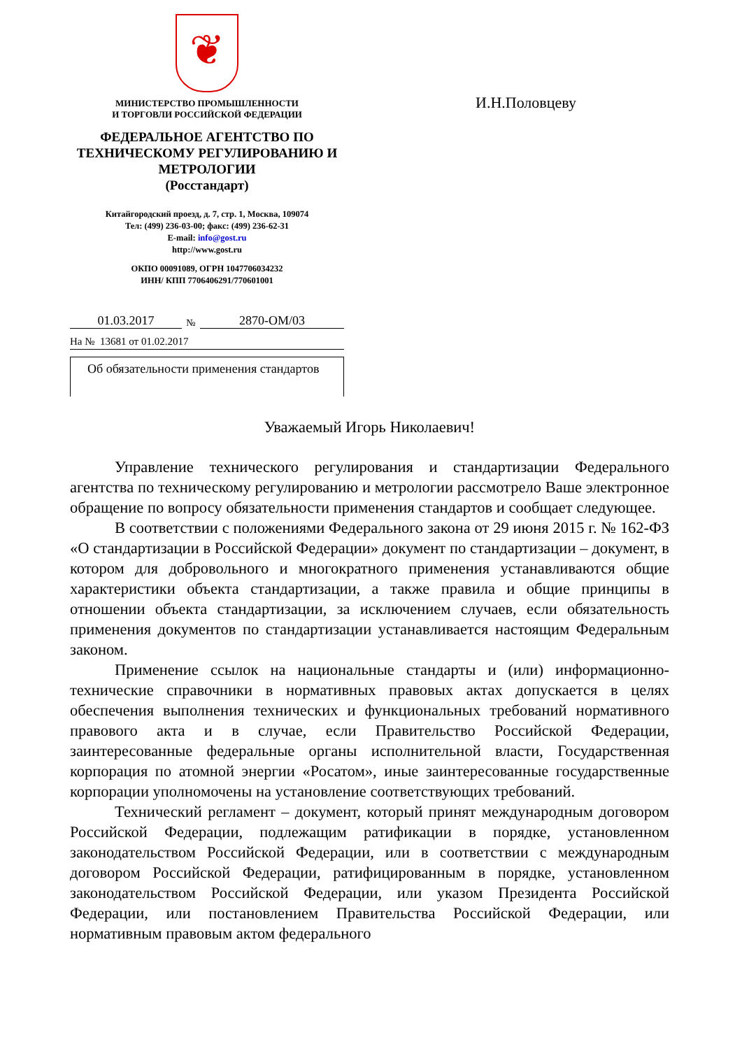❦
МИНИСТЕРСТВО ПРОМЫШЛЕННОСТИ
И ТОРГОВЛИ РОССИЙСКОЙ ФЕДЕРАЦИИ
ФЕДЕРАЛЬНОЕ АГЕНТСТВО ПО ТЕХНИЧЕСКОМУ РЕГУЛИРОВАНИЮ И МЕТРОЛОГИИ
(Росстандарт)
Китайгородский проезд, д. 7, стр. 1, Москва, 109074
Тел: (499) 236-03-00; факс: (499) 236-62-31
E-mail: info@gost.ru
http://www.gost.ru
ОКПО 00091089, ОГРН 1047706034232
ИНН/ КПП 7706406291/770601001
01.03.2017 № 2870-ОМ/03
На № 13681 от 01.02.2017
Об обязательности применения стандартов
И.Н.Половцеву
Уважаемый Игорь Николаевич!
Управление технического регулирования и стандартизации Федерального агентства по техническому регулированию и метрологии рассмотрело Ваше электронное обращение по вопросу обязательности применения стандартов и сообщает следующее.
В соответствии с положениями Федерального закона от 29 июня 2015 г. № 162-ФЗ «О стандартизации в Российской Федерации» документ по стандартизации – документ, в котором для добровольного и многократного применения устанавливаются общие характеристики объекта стандартизации, а также правила и общие принципы в отношении объекта стандартизации, за исключением случаев, если обязательность применения документов по стандартизации устанавливается настоящим Федеральным законом.
Применение ссылок на национальные стандарты и (или) информационно-технические справочники в нормативных правовых актах допускается в целях обеспечения выполнения технических и функциональных требований нормативного правового акта и в случае, если Правительство Российской Федерации, заинтересованные федеральные органы исполнительной власти, Государственная корпорация по атомной энергии «Росатом», иные заинтересованные государственные корпорации уполномочены на установление соответствующих требований.
Технический регламент – документ, который принят международным договором Российской Федерации, подлежащим ратификации в порядке, установленном законодательством Российской Федерации, или в соответствии с международным договором Российской Федерации, ратифицированным в порядке, установленном законодательством Российской Федерации, или указом Президента Российской Федерации, или постановлением Правительства Российской Федерации, или нормативным правовым актом федерального